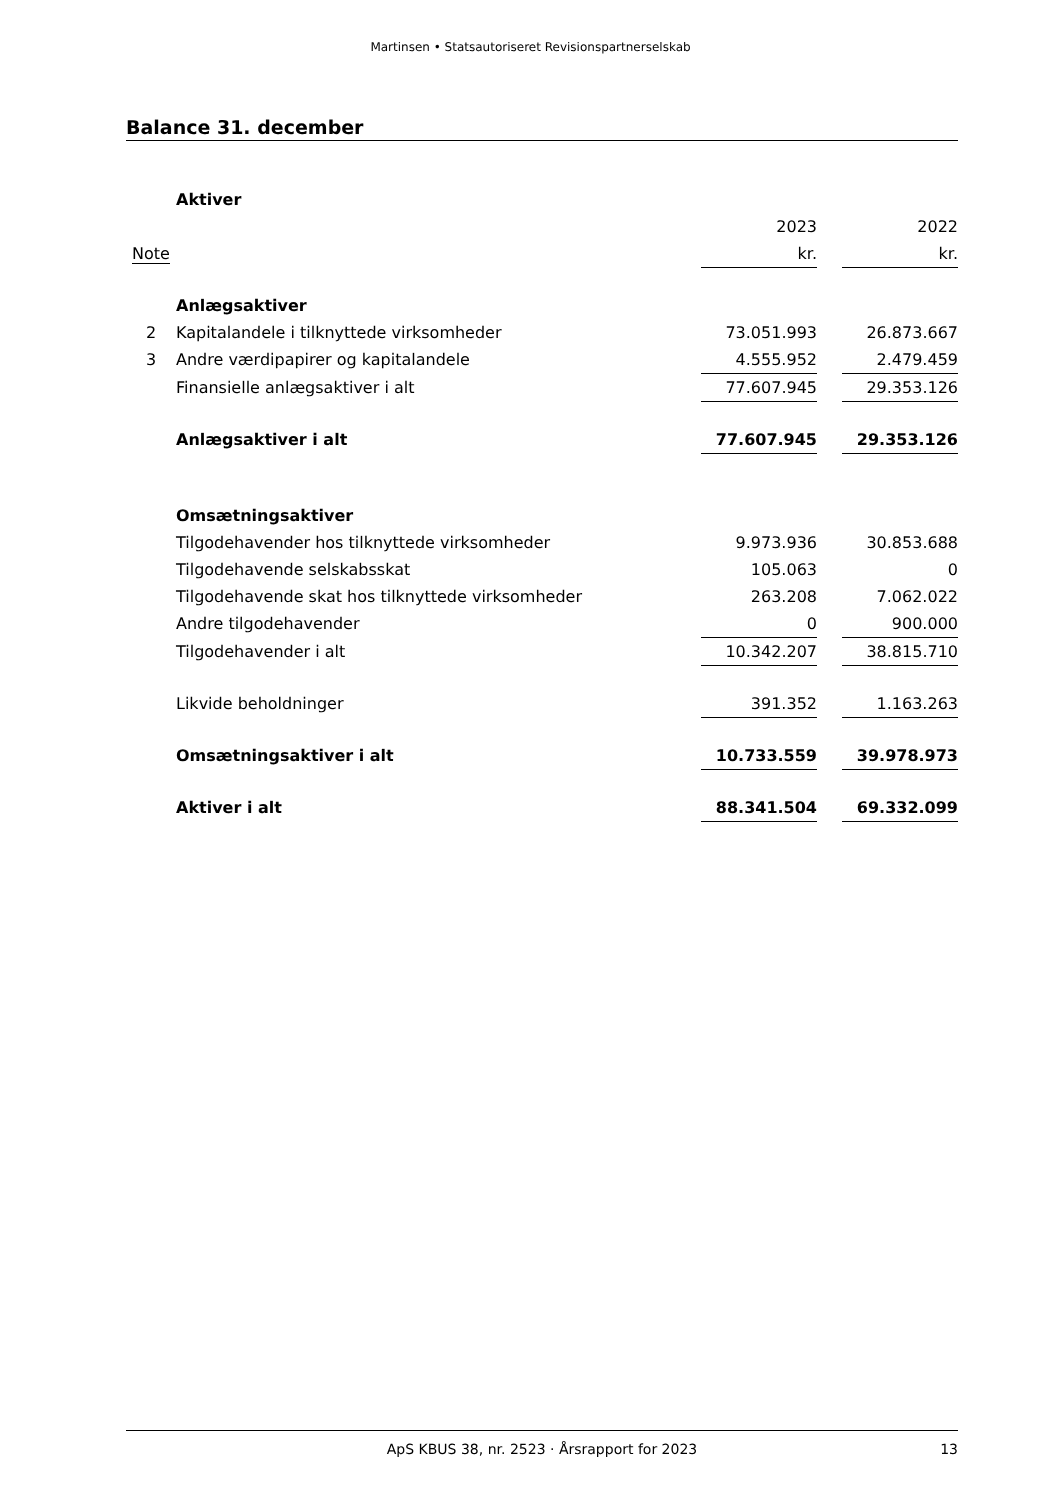Martinsen • Statsautoriseret Revisionspartnerselskab
Balance 31. december
| | Aktiver | | | |
| | | 2023 | | 2022 |
| Note | | kr. | | kr. |
| | Anlægsaktiver | | | |
| 2 | Kapitalandele i tilknyttede virksomheder | 73.051.993 | | 26.873.667 |
| 3 | Andre værdipapirer og kapitalandele | 4.555.952 | | 2.479.459 |
| | Finansielle anlægsaktiver i alt | 77.607.945 | | 29.353.126 |
| | Anlægsaktiver i alt | 77.607.945 | | 29.353.126 |
| | Omsætningsaktiver | | | |
| | Tilgodehavender hos tilknyttede virksomheder | 9.973.936 | | 30.853.688 |
| | Tilgodehavende selskabsskat | 105.063 | | 0 |
| | Tilgodehavende skat hos tilknyttede virksomheder | 263.208 | | 7.062.022 |
| | Andre tilgodehavender | 0 | | 900.000 |
| | Tilgodehavender i alt | 10.342.207 | | 38.815.710 |
| | Likvide beholdninger | 391.352 | | 1.163.263 |
| | Omsætningsaktiver i alt | 10.733.559 | | 39.978.973 |
| | Aktiver i alt | 88.341.504 | | 69.332.099 |
ApS KBUS 38, nr. 2523 · Årsrapport for 2023
13